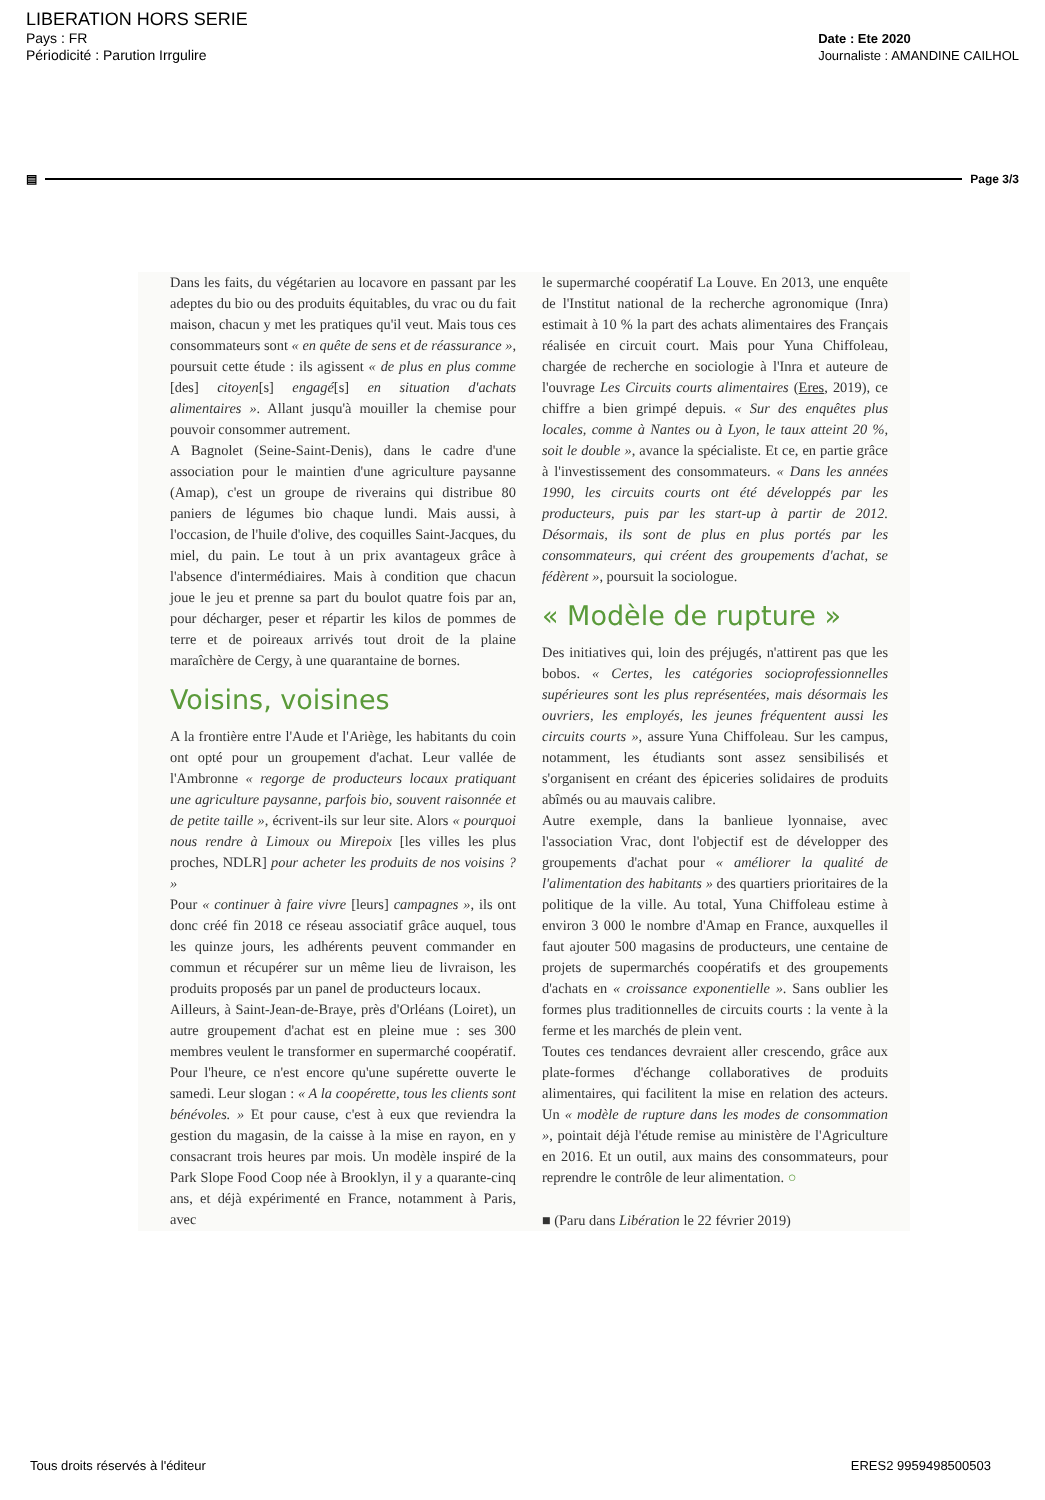LIBERATION HORS SERIE
Pays : FR
Périodicité : Parution Irrgulire
Date : Ete 2020
Journaliste : AMANDINE CAILHOL
▤ Page 3/3
Dans les faits, du végétarien au locavore en passant par les adeptes du bio ou des produits équitables, du vrac ou du fait maison, chacun y met les pratiques qu'il veut. Mais tous ces consommateurs sont « en quête de sens et de réassurance », poursuit cette étude : ils agissent « de plus en plus comme [des] citoyen[s] engagé[s] en situation d'achats alimentaires ». Allant jusqu'à mouiller la chemise pour pouvoir consommer autrement.
A Bagnolet (Seine-Saint-Denis), dans le cadre d'une association pour le maintien d'une agriculture paysanne (Amap), c'est un groupe de riverains qui distribue 80 paniers de légumes bio chaque lundi. Mais aussi, à l'occasion, de l'huile d'olive, des coquilles Saint-Jacques, du miel, du pain. Le tout à un prix avantageux grâce à l'absence d'intermédiaires. Mais à condition que chacun joue le jeu et prenne sa part du boulot quatre fois par an, pour décharger, peser et répartir les kilos de pommes de terre et de poireaux arrivés tout droit de la plaine maraîchère de Cergy, à une quarantaine de bornes.
Voisins, voisines
A la frontière entre l'Aude et l'Ariège, les habitants du coin ont opté pour un groupement d'achat. Leur vallée de l'Ambronne « regorge de producteurs locaux pratiquant une agriculture paysanne, parfois bio, souvent raisonnée et de petite taille », écrivent-ils sur leur site. Alors « pourquoi nous rendre à Limoux ou Mirepoix [les villes les plus proches, NDLR] pour acheter les produits de nos voisins ? »
Pour « continuer à faire vivre [leurs] campagnes », ils ont donc créé fin 2018 ce réseau associatif grâce auquel, tous les quinze jours, les adhérents peuvent commander en commun et récupérer sur un même lieu de livraison, les produits proposés par un panel de producteurs locaux.
Ailleurs, à Saint-Jean-de-Braye, près d'Orléans (Loiret), un autre groupement d'achat est en pleine mue : ses 300 membres veulent le transformer en supermarché coopératif. Pour l'heure, ce n'est encore qu'une supérette ouverte le samedi. Leur slogan : « A la coopérette, tous les clients sont bénévoles. » Et pour cause, c'est à eux que reviendra la gestion du magasin, de la caisse à la mise en rayon, en y consacrant trois heures par mois. Un modèle inspiré de la Park Slope Food Coop née à Brooklyn, il y a quarante-cinq ans, et déjà expérimenté en France, notamment à Paris, avec
le supermarché coopératif La Louve. En 2013, une enquête de l'Institut national de la recherche agronomique (Inra) estimait à 10 % la part des achats alimentaires des Français réalisée en circuit court. Mais pour Yuna Chiffoleau, chargée de recherche en sociologie à l'Inra et auteure de l'ouvrage Les Circuits courts alimentaires (Eres, 2019), ce chiffre a bien grimpé depuis. « Sur des enquêtes plus locales, comme à Nantes ou à Lyon, le taux atteint 20 %, soit le double », avance la spécialiste. Et ce, en partie grâce à l'investissement des consommateurs. « Dans les années 1990, les circuits courts ont été développés par les producteurs, puis par les start-up à partir de 2012. Désormais, ils sont de plus en plus portés par les consommateurs, qui créent des groupements d'achat, se fédèrent », poursuit la sociologue.
« Modèle de rupture »
Des initiatives qui, loin des préjugés, n'attirent pas que les bobos. « Certes, les catégories socioprofessionnelles supérieures sont les plus représentées, mais désormais les ouvriers, les employés, les jeunes fréquentent aussi les circuits courts », assure Yuna Chiffoleau. Sur les campus, notamment, les étudiants sont assez sensibilisés et s'organisent en créant des épiceries solidaires de produits abîmés ou au mauvais calibre.
Autre exemple, dans la banlieue lyonnaise, avec l'association Vrac, dont l'objectif est de développer des groupements d'achat pour « améliorer la qualité de l'alimentation des habitants » des quartiers prioritaires de la politique de la ville. Au total, Yuna Chiffoleau estime à environ 3 000 le nombre d'Amap en France, auxquelles il faut ajouter 500 magasins de producteurs, une centaine de projets de supermarchés coopératifs et des groupements d'achats en « croissance exponentielle ». Sans oublier les formes plus traditionnelles de circuits courts : la vente à la ferme et les marchés de plein vent.
Toutes ces tendances devraient aller crescendo, grâce aux plate-formes d'échange collaboratives de produits alimentaires, qui facilitent la mise en relation des acteurs. Un « modèle de rupture dans les modes de consommation », pointait déjà l'étude remise au ministère de l'Agriculture en 2016. Et un outil, aux mains des consommateurs, pour reprendre le contrôle de leur alimentation. ○
■ (Paru dans Libération le 22 février 2019)
Tous droits réservés à l'éditeur ERES2 9959498500503